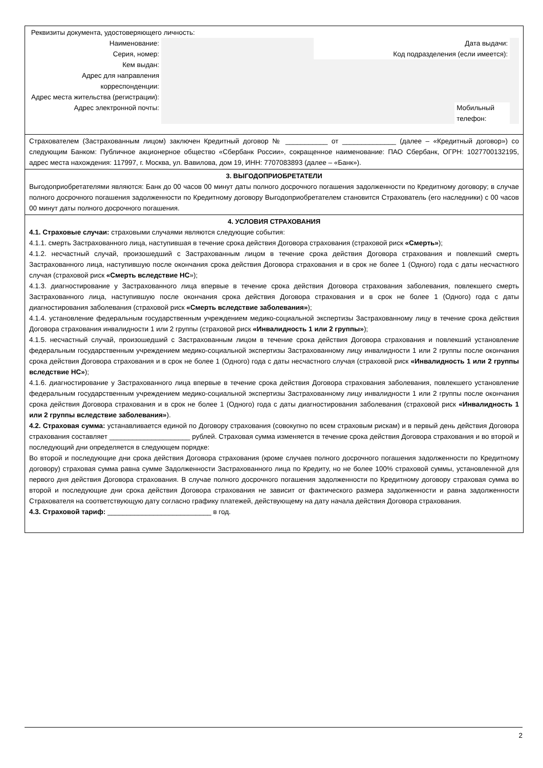Реквизиты документа, удостоверяющего личность:
| Наименование: | | Дата выдачи: | | |
| Серия, номер: | | Код подразделения (если имеется): | | |
| Кем выдан: | | | | |
| Адрес для направления корреспонденции: | | | | |
| Адрес места жительства (регистрации): | | | | |
| Адрес электронной почты: | | | Мобильный телефон: | |
Страхователем (Застрахованным лицом) заключен Кредитный договор № ___________ от ______________ (далее – «Кредитный договор») со следующим Банком: Публичное акционерное общество «Сбербанк России», сокращенное наименование: ПАО Сбербанк, ОГРН: 1027700132195, адрес места нахождения: 117997, г. Москва, ул. Вавилова, дом 19, ИНН: 7707083893 (далее – «Банк»).
3. ВЫГОДОПРИОБРЕТАТЕЛИ
Выгодоприобретателями являются: Банк до 00 часов 00 минут даты полного досрочного погашения задолженности по Кредитному договору; в случае полного досрочного погашения задолженности по Кредитному договору Выгодоприобретателем становится Страхователь (его наследники) с 00 часов 00 минут даты полного досрочного погашения.
4. УСЛОВИЯ СТРАХОВАНИЯ
4.1. Страховые случаи: страховыми случаями являются следующие события:
4.1.1. смерть Застрахованного лица, наступившая в течение срока действия Договора страхования (страховой риск «Смерть»);
4.1.2. несчастный случай, произошедший с Застрахованным лицом в течение срока действия Договора страхования и повлекший смерть Застрахованного лица, наступившую после окончания срока действия Договора страхования и в срок не более 1 (Одного) года с даты несчастного случая (страховой риск «Смерть вследствие НС»);
4.1.3. диагностирование у Застрахованного лица впервые в течение срока действия Договора страхования заболевания, повлекшего смерть Застрахованного лица, наступившую после окончания срока действия Договора страхования и в срок не более 1 (Одного) года с даты диагностирования заболевания (страховой риск «Смерть вследствие заболевания»);
4.1.4. установление федеральным государственным учреждением медико-социальной экспертизы Застрахованному лицу в течение срока действия Договора страхования инвалидности 1 или 2 группы (страховой риск «Инвалидность 1 или 2 группы»);
4.1.5. несчастный случай, произошедший с Застрахованным лицом в течение срока действия Договора страхования и повлекший установление федеральным государственным учреждением медико-социальной экспертизы Застрахованному лицу инвалидности 1 или 2 группы после окончания срока действия Договора страхования и в срок не более 1 (Одного) года с даты несчастного случая (страховой риск «Инвалидность 1 или 2 группы вследствие НС»);
4.1.6. диагностирование у Застрахованного лица впервые в течение срока действия Договора страхования заболевания, повлекшего установление федеральным государственным учреждением медико-социальной экспертизы Застрахованному лицу инвалидности 1 или 2 группы после окончания срока действия Договора страхования и в срок не более 1 (Одного) года с даты диагностирования заболевания (страховой риск «Инвалидность 1 или 2 группы вследствие заболевания»).
4.2. Страховая сумма: устанавливается единой по Договору страхования (совокупно по всем страховым рискам) и в первый день действия Договора страхования составляет _____________________ рублей. Страховая сумма изменяется в течение срока действия Договора страхования и во второй и последующий дни определяется в следующем порядке:
Во второй и последующие дни срока действия Договора страхования (кроме случаев полного досрочного погашения задолженности по Кредитному договору) страховая сумма равна сумме Задолженности Застрахованного лица по Кредиту, но не более 100% страховой суммы, установленной для первого дня действия Договора страхования. В случае полного досрочного погашения задолженности по Кредитному договору страховая сумма во второй и последующие дни срока действия Договора страхования не зависит от фактического размера задолженности и равна задолженности Страхователя на соответствующую дату согласно графику платежей, действующему на дату начала действия Договора страхования.
4.3. Страховой тариф: ___________________________ в год.
2